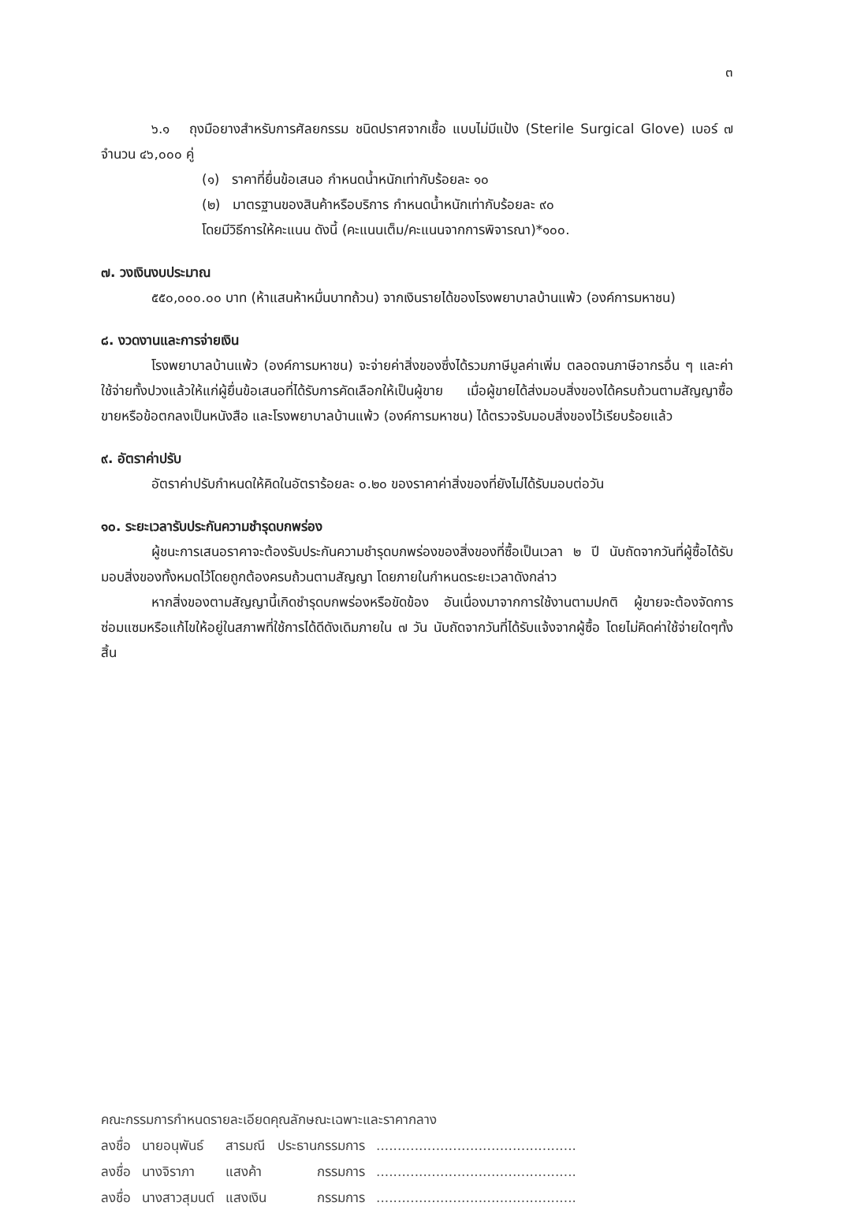๓
๖.๑ ถุงมือยางสำหรับการศัลยกรรม ชนิดปราศจากเชื้อ แบบไม่มีแป้ง (Sterile Surgical Glove) เบอร์ ๗ จำนวน ๔๖,๐๐๐ คู่
(๑) ราคาที่ยื่นข้อเสนอ กำหนดน้ำหนักเท่ากับร้อยละ ๑๐
(๒) มาตรฐานของสินค้าหรือบริการ กำหนดน้ำหนักเท่ากับร้อยละ ๙๐
โดยมีวิธีการให้คะแนน ดังนี้ (คะแนนเต็ม/คะแนนจากการพิจารณา)*๑๐๐.
๗. วงเงินงบประมาณ
๕๕๐,๐๐๐.๐๐ บาท (ห้าแสนห้าหมื่นบาทถ้วน) จากเงินรายได้ของโรงพยาบาลบ้านแพ้ว (องค์การมหาชน)
๘. งวดงานและการจ่ายเงิน
โรงพยาบาลบ้านแพ้ว (องค์การมหาชน) จะจ่ายค่าสิ่งของซึ่งได้รวมภาษีมูลค่าเพิ่ม ตลอดจนภาษีอากรอื่น ๆ และค่าใช้จ่ายทั้งปวงแล้วให้แก่ผู้ยื่นข้อเสนอที่ได้รับการคัดเลือกให้เป็นผู้ขาย เมื่อผู้ขายได้ส่งมอบสิ่งของได้ครบถ้วนตามสัญญาซื้อขายหรือข้อตกลงเป็นหนังสือ และโรงพยาบาลบ้านแพ้ว (องค์การมหาชน) ได้ตรวจรับมอบสิ่งของไว้เรียบร้อยแล้ว
๙. อัตราค่าปรับ
อัตราค่าปรับกำหนดให้คิดในอัตราร้อยละ ๐.๒๐ ของราคาค่าสิ่งของที่ยังไม่ได้รับมอบต่อวัน
๑๐. ระยะเวลารับประกันความชำรุดบกพร่อง
ผู้ชนะการเสนอราคาจะต้องรับประกันความชำรุดบกพร่องของสิ่งของที่ซื้อเป็นเวลา ๒ ปี นับถัดจากวันที่ผู้ซื้อได้รับมอบสิ่งของทั้งหมดไว้โดยถูกต้องครบถ้วนตามสัญญา โดยภายในกำหนดระยะเวลาดังกล่าว
หากสิ่งของตามสัญญานี้เกิดชำรุดบกพร่องหรือขัดข้อง อันเนื่องมาจากการใช้งานตามปกติ ผู้ขายจะต้องจัดการซ่อมแซมหรือแก้ไขให้อยู่ในสภาพที่ใช้การได้ดีดังเดิมภายใน ๗ วัน นับถัดจากวันที่ได้รับแจ้งจากผู้ซื้อ โดยไม่คิดค่าใช้จ่ายใดๆทั้งสิ้น
คณะกรรมการกำหนดรายละเอียดคุณลักษณะเฉพาะและราคากลาง
| ลงชื่อ | นายอนุพันธ์ | สารมณี | ประธานกรรมการ | ............................................... |
| ลงชื่อ | นางจิราภา | แสงค้า | กรรมการ | ............................................... |
| ลงชื่อ | นางสาวสุมนต์ | แสงเงิน | กรรมการ | ............................................... |